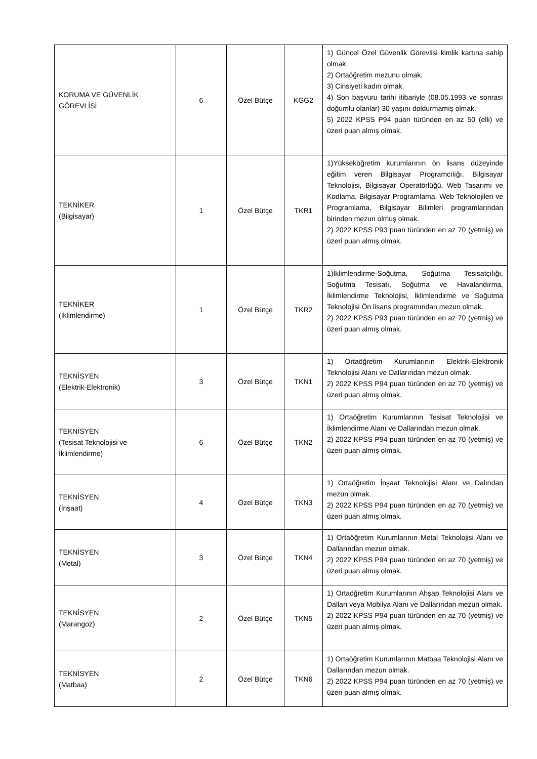| KORUMA VE GÜVENLİK GÖREVLİSİ | 6 | Özel Bütçe | KGG2 | 1) Güncel Özel Güvenlik Görevlisi kimlik kartına sahip olmak. 2) Ortaöğretim mezunu olmak. 3) Cinsiyeti kadın olmak. 4) Son başvuru tarihi itibariyle (08.05.1993 ve sonrası doğumlu olanlar) 30 yaşını doldurmamış olmak. 5) 2022 KPSS P94 puan türünden en az 50 (elli) ve üzeri puan almış olmak. |
| TEKNİKER (Bilgisayar) | 1 | Özel Bütçe | TKR1 | 1)Yükseköğretim kurumlarının ön lisans düzeyinde eğitim veren Bilgisayar Programcılığı, Bilgisayar Teknolojisi, Bilgisayar Operatörlüğü, Web Tasarımı ve Kodlama, Bilgisayar Programlama, Web Teknolojileri ve Programlama, Bilgisayar Bilimleri programlarından birinden mezun olmuş olmak. 2) 2022 KPSS P93 puan türünden en az 70 (yetmiş) ve üzeri puan almış olmak. |
| TEKNİKER (İklimlendirme) | 1 | Özel Bütçe | TKR2 | 1)İklimlendirme-Soğutma, Soğutma Tesisatçılığı, Soğutma Tesisatı, Soğutma ve Havalandırma, İklimlendirme Teknolojisi, İklimlendirme ve Soğutma Teknolojisi Ön lisans programından mezun olmak. 2) 2022 KPSS P93 puan türünden en az 70 (yetmiş) ve üzeri puan almış olmak. |
| TEKNİSYEN (Elektrik-Elektronik) | 3 | Özel Bütçe | TKN1 | 1) Ortaöğretim Kurumlarının Elektrik-Elektronik Teknolojisi Alanı ve Dallarından mezun olmak. 2) 2022 KPSS P94 puan türünden en az 70 (yetmiş) ve üzeri puan almış olmak. |
| TEKNİSYEN (Tesisat Teknolojisi ve İklimlendirme) | 6 | Özel Bütçe | TKN2 | 1) Ortaöğretim Kurumlarının Tesisat Teknolojisi ve İklimlendirme Alanı ve Dallarından mezun olmak. 2) 2022 KPSS P94 puan türünden en az 70 (yetmiş) ve üzeri puan almış olmak. |
| TEKNİSYEN (İnşaat) | 4 | Özel Bütçe | TKN3 | 1) Ortaöğretim İnşaat Teknolojisi Alanı ve Dalından mezun olmak. 2) 2022 KPSS P94 puan türünden en az 70 (yetmiş) ve üzeri puan almış olmak. |
| TEKNİSYEN (Metal) | 3 | Özel Bütçe | TKN4 | 1) Ortaöğretim Kurumlarının Metal Teknolojisi Alanı ve Dallarından mezun olmak. 2) 2022 KPSS P94 puan türünden en az 70 (yetmiş) ve üzeri puan almış olmak. |
| TEKNİSYEN (Marangoz) | 2 | Özel Bütçe | TKN5 | 1) Ortaöğretim Kurumlarının Ahşap Teknolojisi Alanı ve Dalları veya Mobilya Alanı ve Dallarından mezun olmak. 2) 2022 KPSS P94 puan türünden en az 70 (yetmiş) ve üzeri puan almış olmak. |
| TEKNİSYEN (Matbaa) | 2 | Özel Bütçe | TKN6 | 1) Ortaöğretim Kurumlarının Matbaa Teknolojisi Alanı ve Dallarından mezun olmak. 2) 2022 KPSS P94 puan türünden en az 70 (yetmiş) ve üzeri puan almış olmak. |